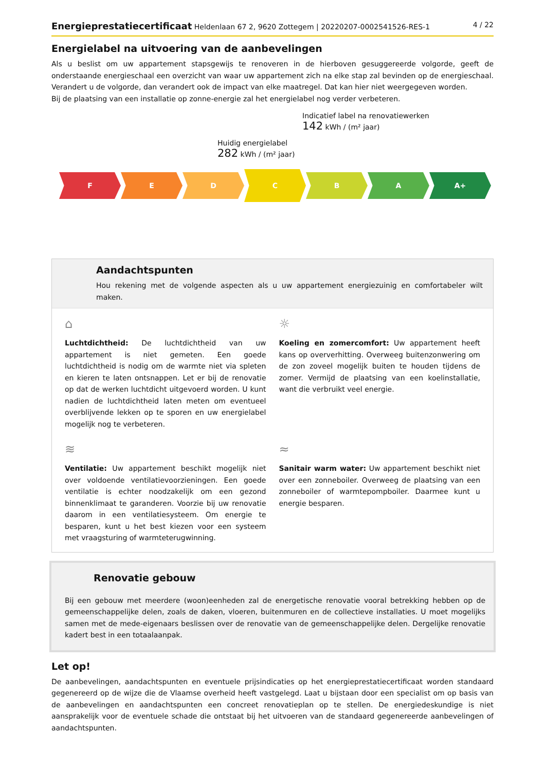Energieprestatiecertificaat Heldenlaan 67 2, 9620 Zottegem | 20220207-0002541526-RES-1
4 / 22
Energielabel na uitvoering van de aanbevelingen
Als u beslist om uw appartement stapsgewijs te renoveren in de hierboven gesuggereerde volgorde, geeft de onderstaande energieschaal een overzicht van waar uw appartement zich na elke stap zal bevinden op de energieschaal. Verandert u de volgorde, dan verandert ook de impact van elke maatregel. Dat kan hier niet weergegeven worden.
Bij de plaatsing van een installatie op zonne-energie zal het energielabel nog verder verbeteren.
Indicatief label na renovatiewerken
142 kWh / (m² jaar)
Huidig energielabel
282 kWh / (m² jaar)
F E D
C
B A A+
Aandachtspunten
Hou rekening met de volgende aspecten als u uw appartement energiezuinig en comfortabeler wilt maken.
⌂
Luchtdichtheid: De luchtdichtheid van uw appartement is niet gemeten. Een goede luchtdichtheid is nodig om de warmte niet via spleten en kieren te laten ontsnappen. Let er bij de renovatie op dat de werken luchtdicht uitgevoerd worden. U kunt nadien de luchtdichtheid laten meten om eventueel overblijvende lekken op te sporen en uw energielabel mogelijk nog te verbeteren.
☼
Koeling en zomercomfort: Uw appartement heeft kans op oververhitting. Overweeg buitenzonwering om de zon zoveel mogelijk buiten te houden tijdens de zomer. Vermijd de plaatsing van een koelinstallatie, want die verbruikt veel energie.
≋
Ventilatie: Uw appartement beschikt mogelijk niet over voldoende ventilatievoorzieningen. Een goede ventilatie is echter noodzakelijk om een gezond binnenklimaat te garanderen. Voorzie bij uw renovatie daarom in een ventilatiesysteem. Om energie te besparen, kunt u het best kiezen voor een systeem met vraagsturing of warmteterugwinning.
≈
Sanitair warm water: Uw appartement beschikt niet over een zonneboiler. Overweeg de plaatsing van een zonneboiler of warmtepompboiler. Daarmee kunt u energie besparen.
Renovatie gebouw
Bij een gebouw met meerdere (woon)eenheden zal de energetische renovatie vooral betrekking hebben op de gemeenschappelijke delen, zoals de daken, vloeren, buitenmuren en de collectieve installaties. U moet mogelijks samen met de mede-eigenaars beslissen over de renovatie van de gemeenschappelijke delen. Dergelijke renovatie kadert best in een totaalaanpak.
Let op!
De aanbevelingen, aandachtspunten en eventuele prijsindicaties op het energieprestatiecertificaat worden standaard gegenereerd op de wijze die de Vlaamse overheid heeft vastgelegd. Laat u bijstaan door een specialist om op basis van de aanbevelingen en aandachtspunten een concreet renovatieplan op te stellen. De energiedeskundige is niet aansprakelijk voor de eventuele schade die ontstaat bij het uitvoeren van de standaard gegenereerde aanbevelingen of aandachtspunten.